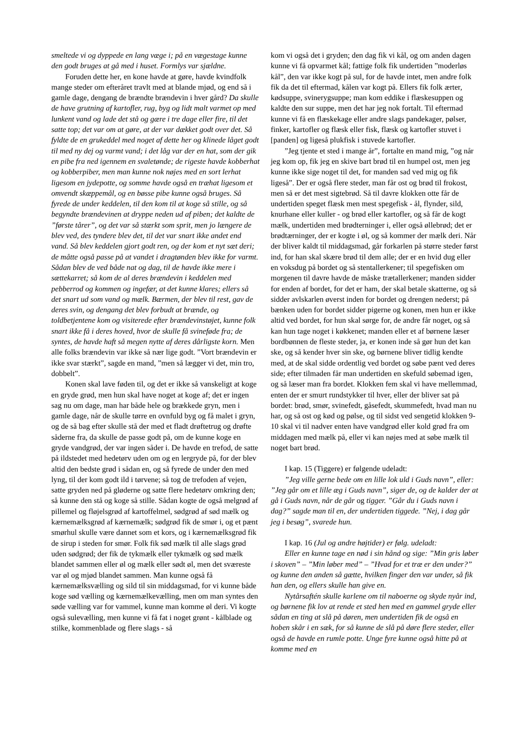smeltede vi og dyppede en lang væge i; på en vægestage kunne den godt bruges at gå med i huset. Formlys var sjældne.
Foruden dette her, en kone havde at gøre, havde kvindfolk mange steder om efteråret travlt med at blande mjød, og end så i gamle dage, dengang de brændte brændevin i hver gård? Da skulle de have grutning af kartofler, rug, byg og lidt malt varmet op med lunkent vand og lade det stå og gære i tre dage eller fire, til det satte top; det var om at gøre, at der var dækket godt over det. Så fyldte de en grukeddel med noget af dette her og klinede låget godt til med ny dej og varmt vand; i det låg var der en hat, som der gik en pibe fra ned igennem en svaletønde; de rigeste havde kobberhat og kobberpiber, men man kunne nok nøjes med en sort lerhat ligesom en jydepotte, og somme havde også en træhat ligesom et omvendt skæppemål, og en bøsse pibe kunne også bruges. Så fyrede de under keddelen, til den kom til at koge så stille, og så begyndte brændevinen at dryppe neden ud af piben; det kaldte de ”første tårer”, og det var så stærkt som sprit, men jo længere de blev ved, des tyndere blev det, til det var snart ikke andet end vand. Så blev keddelen gjort godt ren, og der kom et nyt sæt deri; de måtte også passe på at vandet i dragtønden blev ikke for varmt. Sådan blev de ved både nat og dag, til de havde ikke mere i sættekarret; så kom de al deres brændevin i keddelen med pebberrod og kommen og ingefær, at det kunne klares; ellers så det snart ud som vand og mælk. Bærmen, der blev til rest, gav de deres svin, og dengang det blev forbudt at brænde, og toldbetjentene kom og visiterede efter brændevinstøjet, kunne folk snart ikke få i deres hoved, hvor de skulle få svineføde fra; de syntes, de havde haft så megen nytte af deres dårligste korn. Men alle folks brændevin var ikke så nær lige godt. ”Vort brændevin er ikke svar stærkt”, sagde en mand, ”men så lægger vi det, min tro, dobbelt”.
Konen skal lave føden til, og det er ikke så vanskeligt at koge en gryde grød, men hun skal have noget at koge af; det er ingen sag nu om dage, man har både hele og brækkede gryn, men i gamle dage, når de skulle tørre en ovnfuld byg og få malet i gryn, og de så bag efter skulle stå der med et fladt drøftetrug og drøfte såderne fra, da skulle de passe godt på, om de kunne koge en gryde vandgrød, der var ingen såder i. De havde en trefod, de satte på ildstedet med hedetørv uden om og en lergryde på, for der blev altid den bedste grød i sådan en, og så fyrede de under den med lyng, til der kom godt ild i tørvene; så tog de trefoden af vejen, satte gryden ned på gløderne og satte flere hedetørv omkring den; så kunne den stå og koge så stille. Sådan kogte de også melgrød af pillemel og fløjelsgrød af kartoffelmel, sødgrød af sød mælk og kærnemælksgrød af kærnemælk; sødgrød fik de smør i, og et pænt smørhul skulle være dannet som et kors, og i kærnemælksgrød fik de sirup i steden for smør. Folk fik sød mælk til alle slags grød uden sødgrød; der fik de tykmælk eller tykmælk og sød mælk blandet sammen eller øl og mælk eller sødt øl, men det sværeste var øl og mjød blandet sammen. Man kunne også få kærnemælksvælling og sild til sin middagsmad, for vi kunne både koge sød vælling og kærnemælkevælling, men om man syntes den søde vælling var for vammel, kunne man komme øl deri. Vi kogte også sulevælling, men kunne vi få fat i noget grønt - kålblade og stilke, kommenblade og flere slags - så
kom vi også det i gryden; den dag fik vi kål, og om anden dagen kunne vi få opvarmet kål; fattige folk fik undertiden ”moderløs kål”, den var ikke kogt på sul, for de havde intet, men andre folk fik da det til eftermad, kålen var kogt på. Ellers fik folk ærter, kødsuppe, svinerygsuppe; man kom eddike i flæskesuppen og kaldte den sur suppe, men det har jeg nok fortalt. Til eftermad kunne vi få en flæskekage eller andre slags pandekager, pølser, finker, kartofler og flæsk eller fisk, flæsk og kartofler stuvet i [panden] og ligeså plukfisk i stuvede kartofler.
”Jeg tjente et sted i mange år”, fortalte en mand mig, ”og når jeg kom op, fik jeg en skive bart brød til en humpel ost, men jeg kunne ikke sige noget til det, for manden sad ved mig og fik ligeså”. Der er også flere steder, man får ost og brød til frokost, men så er det mest sigtebrød. Så til davre klokken otte får de undertiden speget flæsk men mest spegefisk - ål, flynder, sild, knurhane eller kuller - og brød eller kartofler, og så får de kogt mælk, undertiden med brødterninger i, eller også øllebrød; det er brødtærninger, der er kogte i øl, og så kommer der mælk deri. Når der bliver kaldt til middagsmad, går forkarlen på større steder først ind, for han skal skære brød til dem alle; der er en hvid dug eller en voksdug på bordet og så stentallerkener; til spegefisken om morgenen til davre havde de måske trætallerkener; manden sidder for enden af bordet, for det er ham, der skal betale skatterne, og så sidder avlskarlen øverst inden for bordet og drengen nederst; på bænken uden for bordet sidder pigerne og konen, men hun er ikke altid ved bordet, for hun skal sørge for, de andre får noget, og så kan hun tage noget i køkkenet; manden eller et af børnene læser bordbønnen de fleste steder, ja, er konen inde så gør hun det kan ske, og så kender hver sin ske, og børnene bliver tidlig kendte med, at de skal sidde ordentlig ved bordet og søbe pænt ved deres side; efter tilmaden får man undertiden en skefuld søbemad igen, og så læser man fra bordet. Klokken fem skal vi have mellemmad, enten der er smurt rundstykker til hver, eller der bliver sat på bordet: brød, smør, svinefedt, gåsefedt, skummefedt, hvad man nu har, og så ost og kød og pølse, og til sidst ved sengetid klokken 9-10 skal vi til nadver enten have vandgrød eller kold grød fra om middagen med mælk på, eller vi kan nøjes med at søbe mælk til noget bart brød.
I kap. 15 (Tiggere) er følgende udeladt:
”Jeg ville gerne bede om en lille lok uld i Guds navn”, eller: ”Jeg går om et lille æg i Guds navn”, siger de, og de kalder der at gå i Guds navn, når de går og tigger. ”Går du i Guds navn i dag?” sagde man til en, der undertiden tiggede. ”Nej, i dag går jeg i besøg”, svarede hun.
I kap. 16 (Jul og andre højtider) er følg. udeladt:
Eller en kunne tage en nød i sin hånd og sige: ”Min gris løber i skoven” – ”Min løber med” – ”Hvad for et træ er den under?” og kunne den anden så gætte, hvilken finger den var under, så fik han den, og ellers skulle han give en.
Nytårsaftén skulle karlene om til naboerne og skyde nyår ind, og børnene fik lov at rende et sted hen med en gammel gryde eller sådan en ting at slå på døren, men undertiden fik de også en hoben skår i en sæk, for så kunne de slå på døre flere steder, eller også de havde en rumle potte. Unge fyre kunne også hitte på at komme med en